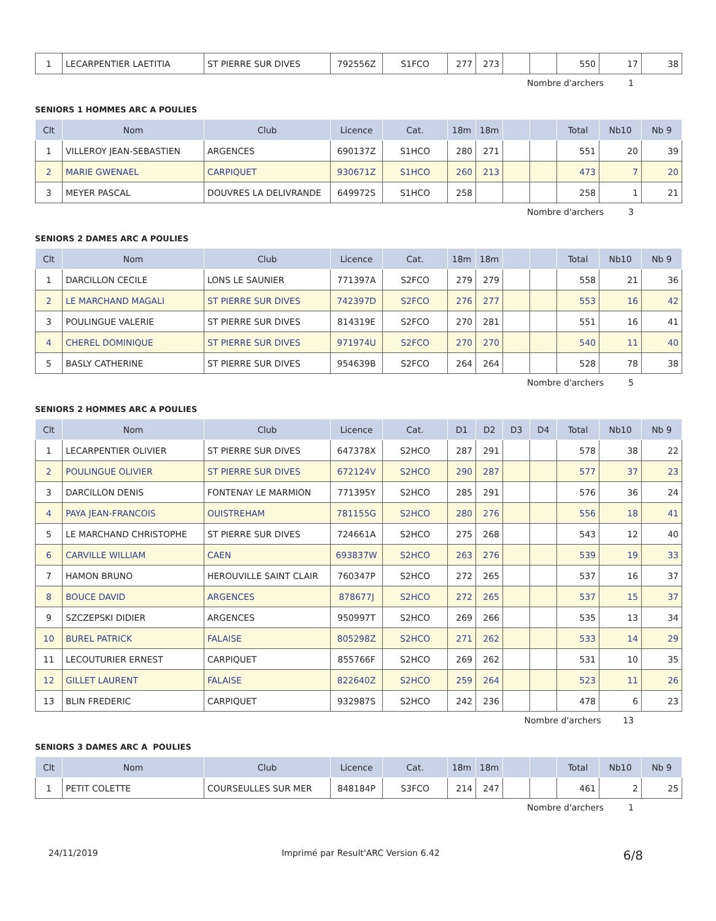| 1 | LECARPENTIER LAETITIA | ST PIERRE SUR DIVES | 792556Z | S1FCO | 277 | 273 | | | 550 | 17 | 38 |
Nombre d'archers 1
SENIORS 1 HOMMES ARC A POULIES
| Clt | Nom | Club | Licence | Cat. | 18m | 18m | | | Total | Nb10 | Nb 9 |
| --- | --- | --- | --- | --- | --- | --- | --- | --- | --- | --- | --- |
| 1 | VILLEROY JEAN-SEBASTIEN | ARGENCES | 690137Z | S1HCO | 280 | 271 | | | 551 | 20 | 39 |
| 2 | MARIE GWENAEL | CARPIQUET | 930671Z | S1HCO | 260 | 213 | | | 473 | 7 | 20 |
| 3 | MEYER PASCAL | DOUVRES LA DELIVRANDE | 649972S | S1HCO | 258 | | | | 258 | 1 | 21 |
Nombre d'archers 3
SENIORS 2 DAMES ARC A POULIES
| Clt | Nom | Club | Licence | Cat. | 18m | 18m | | | Total | Nb10 | Nb 9 |
| --- | --- | --- | --- | --- | --- | --- | --- | --- | --- | --- | --- |
| 1 | DARCILLON CECILE | LONS LE SAUNIER | 771397A | S2FCO | 279 | 279 | | | 558 | 21 | 36 |
| 2 | LE MARCHAND MAGALI | ST PIERRE SUR DIVES | 742397D | S2FCO | 276 | 277 | | | 553 | 16 | 42 |
| 3 | POULINGUE VALERIE | ST PIERRE SUR DIVES | 814319E | S2FCO | 270 | 281 | | | 551 | 16 | 41 |
| 4 | CHEREL DOMINIQUE | ST PIERRE SUR DIVES | 971974U | S2FCO | 270 | 270 | | | 540 | 11 | 40 |
| 5 | BASLY CATHERINE | ST PIERRE SUR DIVES | 954639B | S2FCO | 264 | 264 | | | 528 | 78 | 38 |
Nombre d'archers 5
SENIORS 2 HOMMES ARC A POULIES
| Clt | Nom | Club | Licence | Cat. | D1 | D2 | D3 | D4 | Total | Nb10 | Nb 9 |
| --- | --- | --- | --- | --- | --- | --- | --- | --- | --- | --- | --- |
| 1 | LECARPENTIER OLIVIER | ST PIERRE SUR DIVES | 647378X | S2HCO | 287 | 291 | | | 578 | 38 | 22 |
| 2 | POULINGUE OLIVIER | ST PIERRE SUR DIVES | 672124V | S2HCO | 290 | 287 | | | 577 | 37 | 23 |
| 3 | DARCILLON DENIS | FONTENAY LE MARMION | 771395Y | S2HCO | 285 | 291 | | | 576 | 36 | 24 |
| 4 | PAYA JEAN-FRANCOIS | OUISTREHAM | 781155G | S2HCO | 280 | 276 | | | 556 | 18 | 41 |
| 5 | LE MARCHAND CHRISTOPHE | ST PIERRE SUR DIVES | 724661A | S2HCO | 275 | 268 | | | 543 | 12 | 40 |
| 6 | CARVILLE WILLIAM | CAEN | 693837W | S2HCO | 263 | 276 | | | 539 | 19 | 33 |
| 7 | HAMON BRUNO | HEROUVILLE SAINT CLAIR | 760347P | S2HCO | 272 | 265 | | | 537 | 16 | 37 |
| 8 | BOUCE DAVID | ARGENCES | 878677J | S2HCO | 272 | 265 | | | 537 | 15 | 37 |
| 9 | SZCZEPSKI DIDIER | ARGENCES | 950997T | S2HCO | 269 | 266 | | | 535 | 13 | 34 |
| 10 | BUREL PATRICK | FALAISE | 805298Z | S2HCO | 271 | 262 | | | 533 | 14 | 29 |
| 11 | LECOUTURIER ERNEST | CARPIQUET | 855766F | S2HCO | 269 | 262 | | | 531 | 10 | 35 |
| 12 | GILLET LAURENT | FALAISE | 822640Z | S2HCO | 259 | 264 | | | 523 | 11 | 26 |
| 13 | BLIN FREDERIC | CARPIQUET | 932987S | S2HCO | 242 | 236 | | | 478 | 6 | 23 |
Nombre d'archers 13
SENIORS 3 DAMES ARC A POULIES
| Clt | Nom | Club | Licence | Cat. | 18m | 18m | | | Total | Nb10 | Nb 9 |
| --- | --- | --- | --- | --- | --- | --- | --- | --- | --- | --- | --- |
| 1 | PETIT COLETTE | COURSEULLES SUR MER | 848184P | S3FCO | 214 | 247 | | | 461 | 2 | 25 |
Nombre d'archers 1
24/11/2019 Imprimé par Result'ARC Version 6.42 6/8